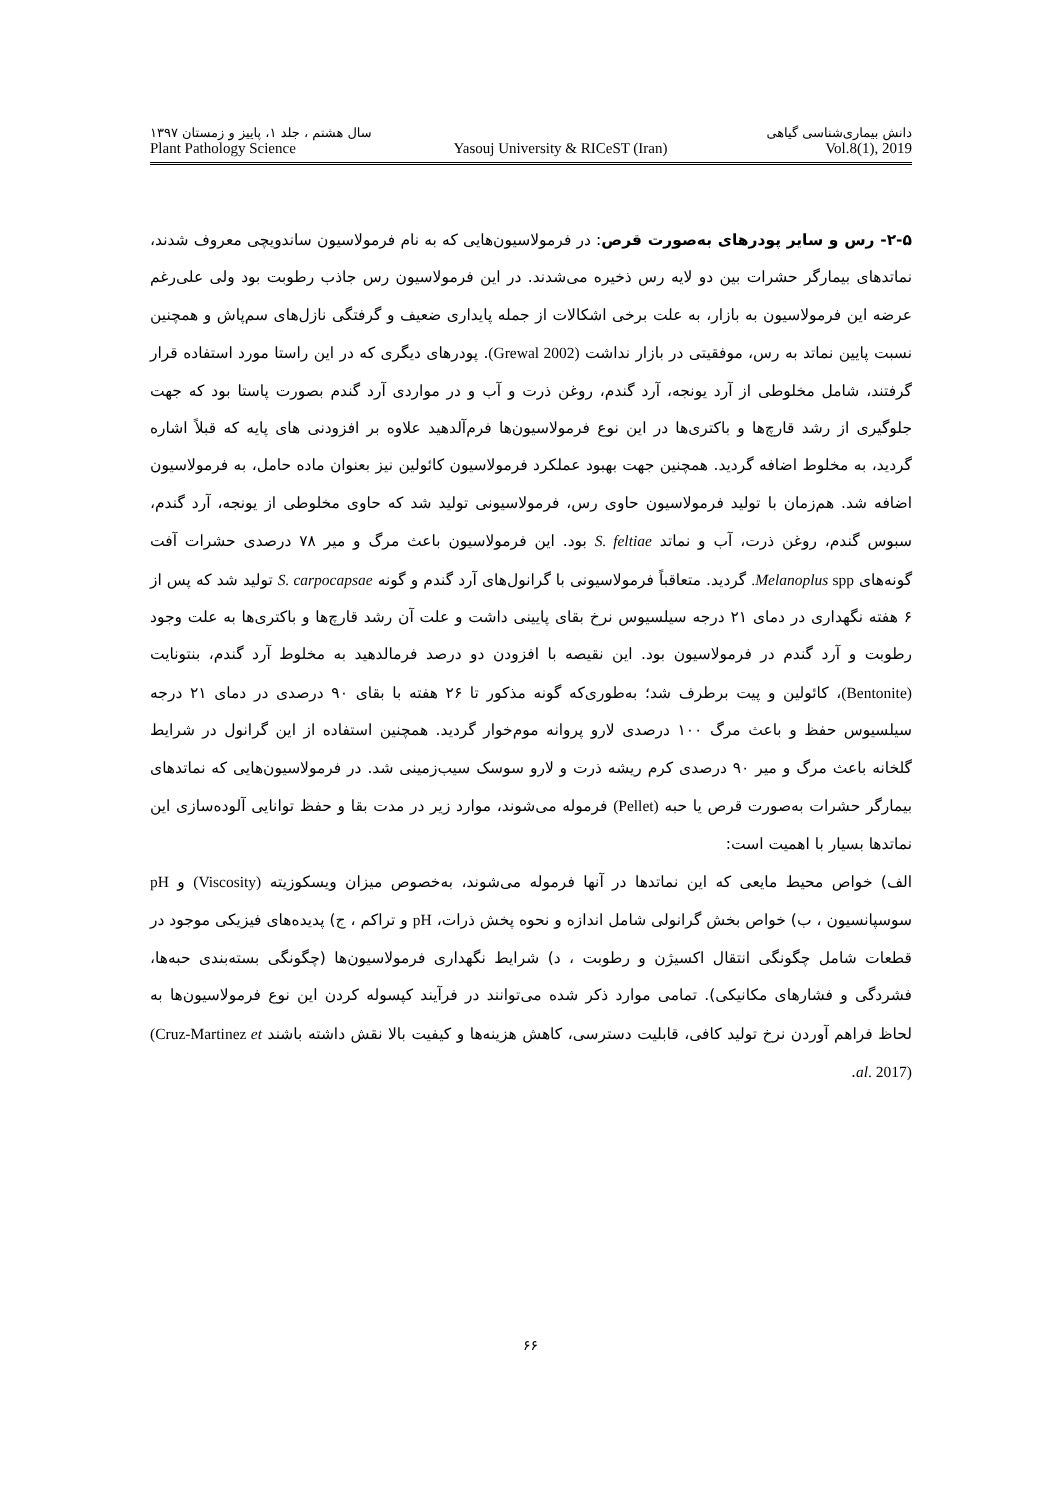دانش بیماری‌شناسی گیاهی سال هشتم ، جلد ۱، پاییز و زمستان ۱۳۹۷
Plant Pathology Science Yasouj University & RICeST (Iran) Vol.8(1), 2019
۲-۵- رس و سایر پودرهای به‌صورت قرص: در فرمولاسیون‌هایی که به نام فرمولاسیون ساندویچی معروف شدند، نماتدهای بیمارگر حشرات بین دو لایه رس ذخیره می‌شدند. در این فرمولاسیون رس جاذب رطوبت بود ولی علی‌رغم عرضه این فرمولاسیون به بازار، به علت برخی اشکالات از جمله پایداری ضعیف و گرفتگی نازل‌های سم‌پاش و همچنین نسبت پایین نماتد به رس، موفقیتی در بازار نداشت (Grewal 2002). پودرهای دیگری که در این راستا مورد استفاده قرار گرفتند، شامل مخلوطی از آرد یونجه، آرد گندم، روغن ذرت و آب و در مواردی آرد گندم بصورت پاستا بود که جهت جلوگیری از رشد قارچ‌ها و باکتری‌ها در این نوع فرمولاسیون‌ها فرم‌آلدهید علاوه بر افزودنی های پایه که قبلاً اشاره گردید، به مخلوط اضافه گردید. همچنین جهت بهبود عملکرد فرمولاسیون کائولین نیز بعنوان ماده حامل، به فرمولاسیون اضافه شد. هم‌زمان با تولید فرمولاسیون حاوی رس، فرمولاسیونی تولید شد که حاوی مخلوطی از یونجه، آرد گندم، سبوس گندم، روغن ذرت، آب و نماتد S. feltiae بود. این فرمولاسیون باعث مرگ و میر ۷۸ درصدی حشرات آفت گونه‌های Melanoplus spp. گردید. متعاقباً فرمولاسیونی با گرانول‌های آرد گندم و گونه S. carpocapsae تولید شد که پس از ۶ هفته نگهداری در دمای ۲۱ درجه سیلسیوس نرخ بقای پایینی داشت و علت آن رشد قارچ‌ها و باکتری‌ها به علت وجود رطوبت و آرد گندم در فرمولاسیون بود. این نقیصه با افزودن دو درصد فرمالدهید به مخلوط آرد گندم، بنتونایت (Bentonite)، کائولین و پیت برطرف شد؛ به‌طوری‌که گونه مذکور تا ۲۶ هفته با بقای ۹۰ درصدی در دمای ۲۱ درجه سیلسیوس حفظ و باعث مرگ ۱۰۰ درصدی لارو پروانه موم‌خوار گردید. همچنین استفاده از این گرانول در شرایط گلخانه باعث مرگ و میر ۹۰ درصدی کرم ریشه ذرت و لارو سوسک سیب‌زمینی شد. در فرمولاسیون‌هایی که نماتدهای بیمارگر حشرات به‌صورت قرص یا حبه (Pellet) فرموله می‌شوند، موارد زیر در مدت بقا و حفظ توانایی آلوده‌سازی این نماتدها بسیار با اهمیت است:
الف) خواص محیط مایعی که این نماتدها در آنها فرموله می‌شوند، به‌خصوص میزان ویسکوزیته (Viscosity) و pH سوسپانسیون ، ب) خواص بخش گرانولی شامل اندازه و نحوه پخش ذرات، pH و تراکم ، ج) پدیده‌های فیزیکی موجود در قطعات شامل چگونگی انتقال اکسیژن و رطوبت ، د) شرایط نگهداری فرمولاسیون‌ها (چگونگی بسته‌بندی حبه‌ها، فشردگی و فشارهای مکانیکی). تمامی موارد ذکر شده می‌توانند در فرآیند کپسوله کردن این نوع فرمولاسیون‌ها به لحاظ فراهم آوردن نرخ تولید کافی، قابلیت دسترسی، کاهش هزینه‌ها و کیفیت بالا نقش داشته باشند (Cruz-Martinez et al. 2017).
۶۶